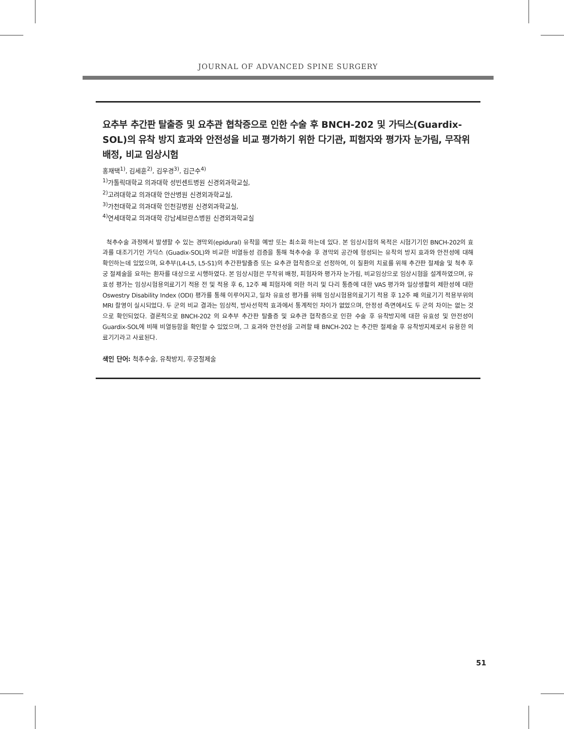JOURNAL OF ADVANCED SPINE SURGERY
요추부 추간판 탈출증 및 요추관 협착증으로 인한 수술 후 BNCH-202 및 가딕스(Guardix-SOL)의 유착 방지 효과와 안전성을 비교 평가하기 위한 다기관, 피험자와 평가자 눈가림, 무작위 배정, 비교 임상시험
홍재택<sup>1)</sup>, 김세훈<sup>2)</sup>, 김우경<sup>3)</sup>, 김근수<sup>4)</sup>
<sup>1)</sup> 가톨릭대학교 의과대학 성빈센트병원 신경외과학교실,
<sup>2)</sup> 고려대학교 의과대학 안산병원 신경외과학교실,
<sup>3)</sup> 가천대학교 의과대학 인천길병원 신경외과학교실,
<sup>4)</sup> 연세대학교 의과대학 강남세브란스병원 신경외과학교실
척추수술 과정에서 발생할 수 있는 경막외(epidural) 유착을 예방 또는 최소화 하는데 있다. 본 임상시험의 목적은 시험기기인 BNCH-202의 효과를 대조기기인 가딕스 (Guadix-SOL)와 비교한 비열등성 검증을 통해 척추수술 후 경막외 공간에 형성되는 유착의 방지 효과와 안전성에 대해 확인하는데 있었으며, 요추부(L4-L5, L5-S1)의 추간판탈출증 또는 요추관 협착증으로 선정하여, 이 질환의 치료를 위해 추간판 절제술 및 척추 후궁 절제술을 요하는 환자를 대상으로 시행하였다. 본 임상시험은 무작위 배정, 피험자와 평가자 눈가림, 비교임상으로 임상시험을 설계하였으며, 유효성 평가는 임상시험용의료기기 적용 전 및 적용 후 6, 12주 째 피험자에 의한 허리 및 다리 통증에 대한 VAS 평가와 일상생활의 제한성에 대한 Oswestry Disability Index (ODI) 평가를 통해 이루어지고, 일차 유효성 평가를 위해 임상시험용의료기기 적용 후 12주 째 의료기기 적용부위의 MRI 촬영이 실시되었다. 두 군의 비교 결과는 임상적, 방사선학적 효과에서 통계적인 차이가 없었으며, 안정성 측면에서도 두 군의 차이는 없는 것으로 확인되었다. 결론적으로 BNCH-202 의 요추부 추간판 탈출증 및 요추관 협착증으로 인한 수술 후 유착방지에 대한 유효성 및 안전성이 Guardix-SOL에 비해 비열등함을 확인할 수 있었으며, 그 효과와 안전성을 고려할 때 BNCH-202 는 추간판 절제술 후 유착방지제로서 유용한 의료기기라고 사료된다.
색인 단어: 척추수술, 유착방지, 후궁절제술
51